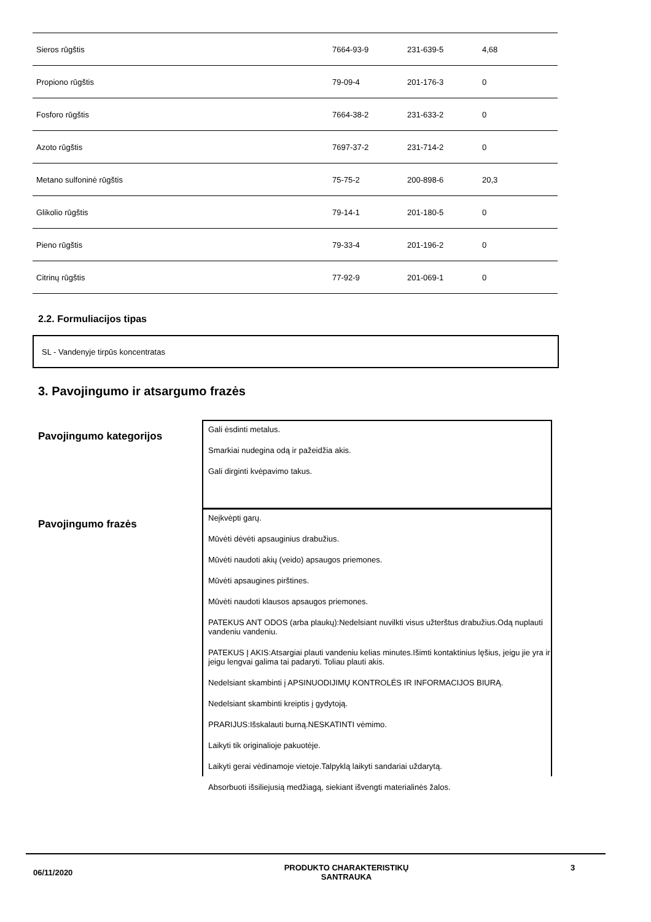| Sieros rūgštis | 7664-93-9 | 231-639-5 | 4,68 |
| Propiono rūgštis | 79-09-4 | 201-176-3 | 0 |
| Fosforo rūgštis | 7664-38-2 | 231-633-2 | 0 |
| Azoto rūgštis | 7697-37-2 | 231-714-2 | 0 |
| Metano sulfoninė rūgštis | 75-75-2 | 200-898-6 | 20,3 |
| Glikolio rūgštis | 79-14-1 | 201-180-5 | 0 |
| Pieno rūgštis | 79-33-4 | 201-196-2 | 0 |
| Citrinų rūgštis | 77-92-9 | 201-069-1 | 0 |
2.2. Formuliacijos tipas
SL - Vandenyje tirpūs koncentratas
3. Pavojingumo ir atsargumo frazės
Pavojingumo kategorijos
Gali ėsdinti metalus.
Smarkiai nudegina odą ir pažeidžia akis.
Gali dirginti kvėpavimo takus.
Pavojingumo frazės
Neįkvėpti garų.
Mūvėti dėvėti apsauginius drabužius.
Mūvėti naudoti akių (veido) apsaugos priemones.
Mūvėti apsaugines pirštines.
Mūvėti naudoti klausos apsaugos priemones.
PATEKUS ANT ODOS (arba plaukų):Nedelsiant nuvilkti visus užterštus drabužius.Odą nuplauti vandeniu vandeniu.
PATEKUS Į AKIS:Atsargiai plauti vandeniu kelias minutes.Išimti kontaktinius lęšius, jeigu jie yra ir jeigu lengvai galima tai padaryti. Toliau plauti akis.
Nedelsiant skambinti į APSINUODIJIMŲ KONTROLĖS IR INFORMACIJOS BIURĄ.
Nedelsiant skambinti kreiptis į gydytoją.
PRARIJUS:Išskalauti burną.NESKATINTI vėmimo.
Laikyti tik originalioje pakuotėje.
Laikyti gerai vėdinamoje vietoje.Talpyklą laikyti sandariai uždarytą.
Absorbuoti išsiliejusią medžiagą, siekiant išvengti materialinės žalos.
06/11/2020
PRODUKTO CHARAKTERISTIKŲ
SANTRAUKA
3